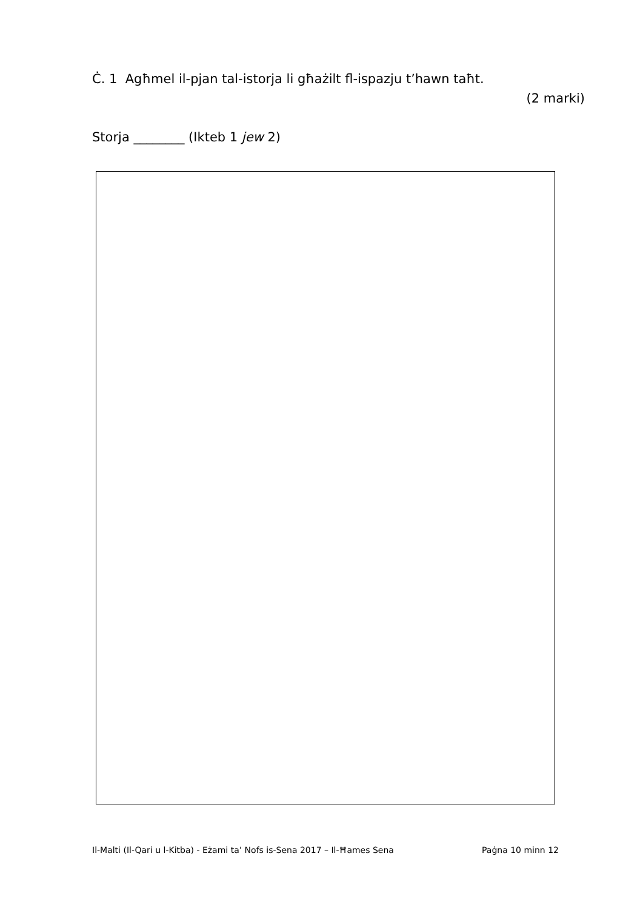Ċ. 1 Agħmel il-pjan tal-istorja li għażilt fl-ispazju t’hawn taħt.
(2 marki)
Storja ________ (Ikteb 1 jew 2)
Il-Malti (Il-Qari u l-Kitba) - Eżami ta’ Nofs is-Sena 2017 – Il-Ħames Sena Paġna 10 minn 12